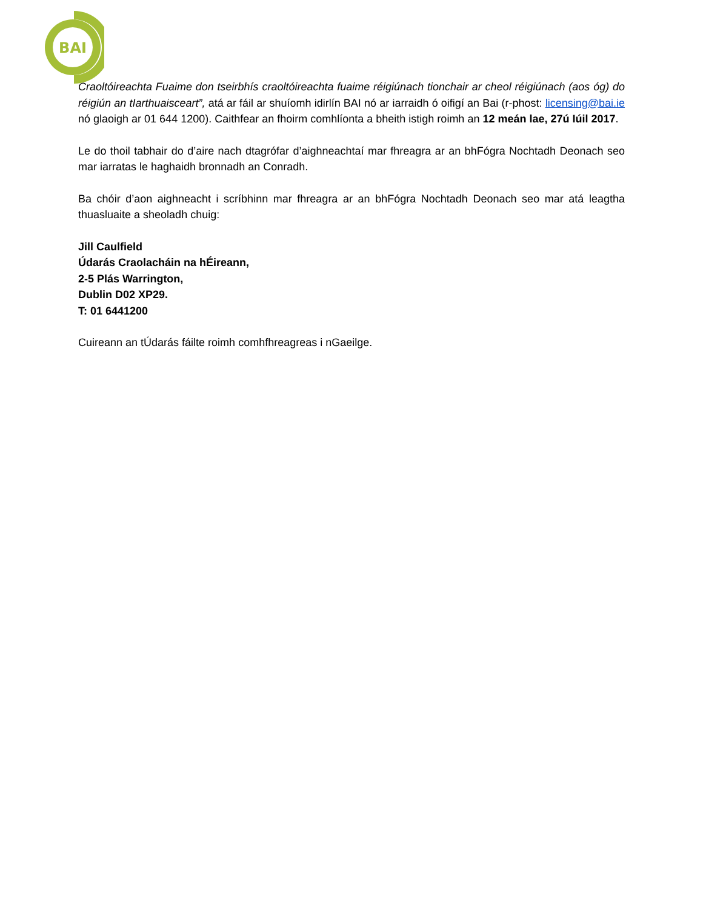BAI
Craoltóireachta Fuaime don tseirbhís craoltóireachta fuaime réigiúnach tionchair ar cheol réigiúnach (aos óg) do réigiún an tIarthuaisceart”, atá ar fáil ar shuíomh idirlín BAI nó ar iarraidh ó oifigí an Bai (r-phost: licensing@bai.ie nó glaoigh ar 01 644 1200). Caithfear an fhoirm comhlíonta a bheith istigh roimh an 12 meán lae, 27ú Iúil 2017.
Le do thoil tabhair do d’aire nach dtagrófar d’aighneachtaí mar fhreagra ar an bhFógra Nochtadh Deonach seo mar iarratas le haghaidh bronnadh an Conradh.
Ba chóir d’aon aighneacht i scríbhinn mar fhreagra ar an bhFógra Nochtadh Deonach seo mar atá leagtha thuasluaite a sheoladh chuig:
Jill Caulfield
Údarás Craolacháin na hÉireann,
2-5 Plás Warrington,
Dublin D02 XP29.
T: 01 6441200
Cuireann an tÚdarás fáilte roimh comhfhreagreas i nGaeilge.